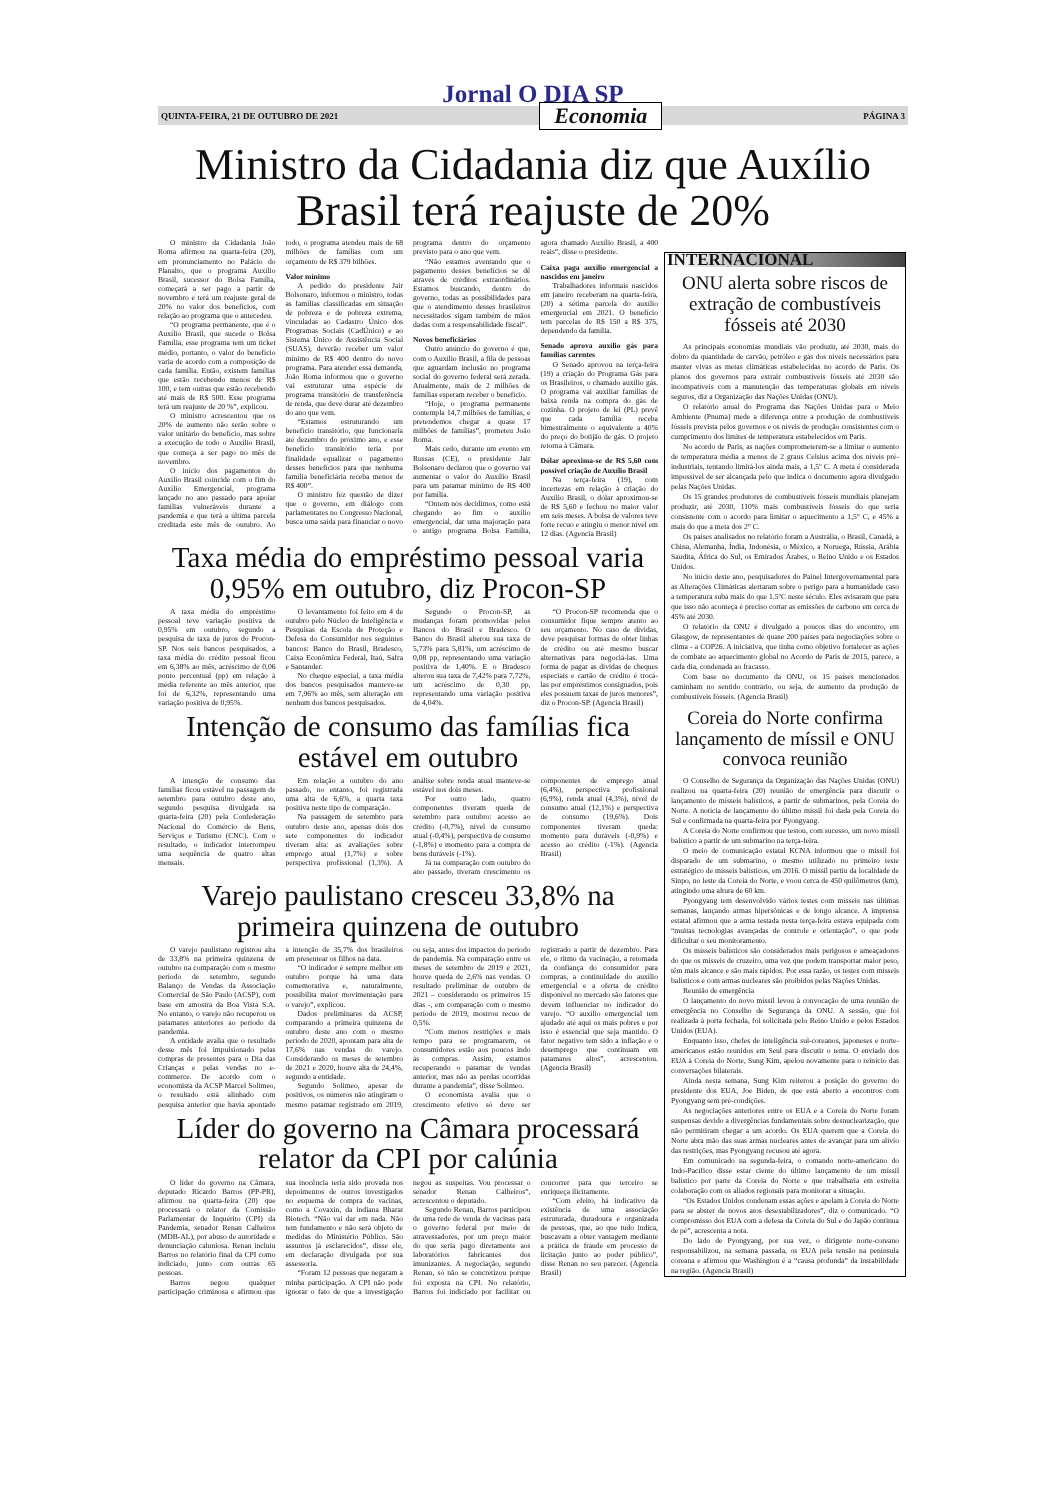Jornal O DIA SP
QUINTA-FEIRA, 21 DE OUTUBRO DE 2021 Economia PÁGINA 3
Ministro da Cidadania diz que Auxílio Brasil terá reajuste de 20%
O ministro da Cidadania João Roma afirmou na quarta-feira (20), em pronunciamento no Palácio do Planalto, que o programa Auxílio Brasil, sucessor do Bolsa Família, começará a ser pago a partir de novembro e terá um reajuste geral de 20% no valor dos benefícios, com relação ao programa que o antecedeu.
“O programa permanente, que é o Auxílio Brasil, que sucede o Bolsa Família, esse programa tem um ticket médio, portanto, o valor do benefício varia de acordo com a composição de cada família. Então, existem famílias que estão recebendo menos de R$ 100, e tem outras que estão recebendo até mais de R$ 500. Esse programa terá um reajuste de 20 %”, explicou.
O ministro acrescentou que os 20% de aumento não serão sobre o valor unitário do benefício, mas sobre a execução de todo o Auxílio Brasil, que começa a ser pago no mês de novembro.
O início dos pagamentos do Auxílio Brasil coincide com o fim do Auxílio Emergencial, programa lançado no ano passado para apoiar famílias vulneráveis durante a pandemia e que terá a última parcela creditada este mês de outubro. Ao todo, o programa atendeu mais de 68 milhões de famílias com um orçamento de R$ 379 bilhões.
Valor mínimo
A pedido do presidente Jair Bolsonaro, informou o ministro, todas as famílias classificadas em situação de pobreza e de pobreza extrema, vinculadas ao Cadastro Único dos Programas Sociais (CadÚnico) e ao Sistema Único de Assistência Social (SUAS), deverão receber um valor mínimo de R$ 400 dentro do novo programa. Para atender essa demanda, João Roma informou que o governo vai estruturar uma espécie de programa transitório de transferência de renda, que deve durar até dezembro do ano que vem.
“Estamos estruturando um benefício transitório, que funcionaria até dezembro do próximo ano, e esse benefício transitório teria por finalidade equalizar o pagamento desses benefícios para que nenhuma família beneficiária receba menos de R$ 400”.
O ministro fez questão de dizer que o governo, em diálogo com parlamentares no Congresso Nacional, busca uma saída para financiar o novo programa dentro do orçamento previsto para o ano que vem.
“Não estamos aventando que o pagamento desses benefícios se dê através de créditos extraordinários. Estamos buscando, dentro do governo, todas as possibilidades para que o atendimento desses brasileiros necessitados sigam também de mãos dadas com a responsabilidade fiscal”.
Novos beneficiários
Outro anúncio do governo é que, com o Auxílio Brasil, a fila de pessoas que aguardam inclusão no programa social do governo federal será zerada. Atualmente, mais de 2 milhões de famílias esperam receber o benefício.
“Hoje, o programa permanente contempla 14,7 milhões de famílias, e pretendemos chegar a quase 17 milhões de famílias”, prometeu João Roma.
Mais cedo, durante um evento em Russas (CE), o presidente Jair Bolsonaro declarou que o governo vai aumentar o valor do Auxílio Brasil para um patamar mínimo de R$ 400 por família.
“Ontem nós decidimos, como está chegando ao fim o auxílio emergencial, dar uma majoração para o antigo programa Bolsa Família, agora chamado Auxílio Brasil, a 400 reais”, disse o presidente.
Caixa paga auxílio emergencial a nascidos em janeiro
Trabalhadores informais nascidos em janeiro receberam na quarta-feira, (20) a sétima parcela do auxílio emergencial em 2021. O benefício tem parcelas de R$ 150 a R$ 375, dependendo da família.
Senado aprova auxílio gás para famílias carentes
O Senado aprovou na terça-feira (19) a criação do Programa Gás para os Brasileiros, o chamado auxílio gás. O programa vai auxiliar famílias de baixa renda na compra do gás de cozinha. O projeto de lei (PL) prevê que cada família receba bimestralmente o equivalente a 40% do preço do botijão de gás. O projeto retorna à Câmara.
Dólar aproxima-se de R$ 5,60 com possível criação de Auxílio Brasil
Na terça-feira (19), com incertezas em relação à criação do Auxílio Brasil, o dólar aproximou-se de R$ 5,60 e fechou no maior valor em seis meses. A bolsa de valores teve forte recuo e atingiu o menor nível em 12 dias. (Agencia Brasil)
Taxa média do empréstimo pessoal varia 0,95% em outubro, diz Procon-SP
A taxa média do empréstimo pessoal teve variação positiva de 0,95% em outubro, segundo a pesquisa de taxa de juros do Procon-SP. Nos seis bancos pesquisados, a taxa média do crédito pessoal ficou em 6,38% ao mês, acréscimo de 0,06 ponto percentual (pp) em relação à média referente ao mês anterior, que foi de 6,32%, representando uma variação positiva de 0,95%.
O levantamento foi feito em 4 de outubro pelo Núcleo de Inteligência e Pesquisas da Escola de Proteção e Defesa do Consumidor nos seguintes bancos: Banco do Brasil, Bradesco, Caixa Econômica Federal, Itaú, Safra e Santander.
No cheque especial, a taxa média dos bancos pesquisados manteve-se em 7,96% ao mês, sem alteração em nenhum dos bancos pesquisados.
Segundo o Procon-SP, as mudanças foram promovidas pelos Bancos do Brasil e Bradesco. O Banco do Brasil alterou sua taxa de 5,73% para 5,81%, um acréscimo de 0,08 pp, representando uma variação positiva de 1,40%. E o Bradesco alterou sua taxa de 7,42% para 7,72%, um acréscimo de 0,30 pp, representando uma variação positiva de 4,04%.
“O Procon-SP recomenda que o consumidor fique sempre atento ao seu orçamento. No caso de dívidas, deve pesquisar formas de obter linhas de crédito ou até mesmo buscar alternativas para negociá-las. Uma forma de pagar as dívidas de cheques especiais e cartão de crédito é trocá-las por empréstimos consignados, pois eles possuem taxas de juros menores”, diz o Procon-SP. (Agencia Brasil)
Intenção de consumo das famílias fica estável em outubro
A intenção de consumo das famílias ficou estável na passagem de setembro para outubro deste ano, segundo pesquisa divulgada na quarta-feira (20) pela Confederação Nacional do Comércio de Bens, Serviços e Turismo (CNC). Com o resultado, o indicador interrompeu uma sequência de quatro altas mensais.
Em relação a outubro do ano passado, no entanto, foi registrada uma alta de 6,6%, a quarta taxa positiva neste tipo de comparação.
Na passagem de setembro para outubro deste ano, apenas dois dos sete componentes do indicador tiveram alta: as avaliações sobre emprego atual (1,7%) e sobre perspectiva profissional (1,3%). A análise sobre renda atual manteve-se estável nos dois meses.
Por outro lado, quatro componentes tiveram queda de setembro para outubro: acesso ao crédito (-0,7%), nível de consumo atual (-0,4%), perspectiva de consumo (-1,8%) e momento para a compra de bens duráveis (-1%).
Já na comparação com outubro do ano passado, tiveram crescimento os componentes de emprego atual (6,4%), perspectiva profissional (6,9%), renda atual (4,3%), nível de consumo atual (12,1%) e perspectiva de consumo (19,6%). Dois componentes tiveram queda: momento para duráveis (-0,9%) e acesso ao crédito (-1%). (Agencia Brasil)
Varejo paulistano cresceu 33,8% na primeira quinzena de outubro
O varejo paulistano registrou alta de 33,8% na primeira quinzena de outubro na comparação com o mesmo período de setembro, segundo Balanço de Vendas da Associação Comercial de São Paulo (ACSP), com base em amostra da Boa Vista S.A. No entanto, o varejo não recuperou os patamares anteriores ao período da pandemia.
A entidade avalia que o resultado desse mês foi impulsionado pelas compras de presentes para o Dia das Crianças e pelas vendas no e-commerce. De acordo com o economista da ACSP Marcel Solimeo, o resultado está alinhado com pesquisa anterior que havia apontado a intenção de 35,7% dos brasileiros em presentear os filhos na data.
“O indicador é sempre melhor em outubro porque há uma data comemorativa e, naturalmente, possibilita maior movimentação para o varejo”, explicou.
Dados preliminares da ACSP, comparando a primeira quinzena de outubro deste ano com o mesmo período de 2020, apontam para alta de 17,6% nas vendas do varejo. Considerando os meses de setembro de 2021 e 2020, houve alta de 24,4%, segundo a entidade.
Segundo Solimeo, apesar de positivos, os números não atingiram o mesmo patamar registrado em 2019, ou seja, antes dos impactos do período de pandemia. Na comparação entre os meses de setembro de 2019 e 2021, houve queda de 2,6% nas vendas. O resultado preliminar de outubro de 2021 – considerando os primeiros 15 dias -, em comparação com o mesmo período de 2019, mostrou recuo de 0,5%.
“Com menos restrições e mais tempo para se programarem, os consumidores estão aos poucos indo às compras. Assim, estamos recuperando o patamar de vendas anterior, mas não as perdas ocorridas durante a pandemia”, disse Solimeo.
O economista avalia que o crescimento efetivo só deve ser registrado a partir de dezembro. Para ele, o ritmo da vacinação, a retomada da confiança do consumidor para compras, a continuidade do auxílio emergencial e a oferta de crédito disponível no mercado são fatores que devem influenciar no indicador do varejo. “O auxílio emergencial tem ajudado até aqui os mais pobres e por isso é essencial que seja mantido. O fator negativo tem sido a inflação e o desemprego que continuam em patamares altos”, acrescentou. (Agencia Brasil)
Líder do governo na Câmara processará relator da CPI por calúnia
O líder do governo na Câmara, deputado Ricardo Barros (PP-PR), afirmou na quarta-feira (20) que processará o relator da Comissão Parlamentar de Inquérito (CPI) da Pandemia, senador Renan Calheiros (MDB-AL), por abuso de autoridade e denunciação caluniosa. Renan incluiu Barros no relatório final da CPI como indiciado, junto com outras 65 pessoas.
Barros negou qualquer participação criminosa e afirmou que sua inocência teria sido provada nos depoimentos de outros investigados no esquema de compra de vacinas, como a Covaxin, da indiana Bharat Biotech. “Não vai dar em nada. Não tem fundamento e não será objeto de medidas do Ministério Público. São assuntos já esclarecidos”, disse ele, em declaração divulgada por sua assessoria.
“Foram 12 pessoas que negaram a minha participação. A CPI não pode ignorar o fato de que a investigação negou as suspeitas. Vou processar o senador Renan Calheiros”, acrescentou o deputado.
Segundo Renan, Barros participou de uma rede de venda de vacinas para o governo federal por meio de atravessadores, por um preço maior do que seria pago diretamente aos laboratórios fabricantes dos imunizantes. A negociação, segundo Renan, só não se concretizou porque foi exposta na CPI. No relatório, Barros foi indiciado por facilitar ou concorrer para que terceiro se enriqueça ilicitamente.
“Com efeito, há indicativo da existência de uma associação estruturada, duradoura e organizada de pessoas, que, ao que tudo indica, buscavam a obter vantagem mediante a prática de fraude em processo de licitação junto ao poder público”, disse Renan no seu parecer. (Agencia Brasil)
INTERNACIONAL
ONU alerta sobre riscos de extração de combustíveis fósseis até 2030
As principais economias mundiais vão produzir, até 2030, mais do dobro da quantidade de carvão, petróleo e gás dos níveis necessários para manter vivas as metas climáticas estabelecidas no acordo de Paris. Os planos dos governos para extrair combustíveis fósseis até 2030 são incompatíveis com a manutenção das temperaturas globais em níveis seguros, diz a Organização das Nações Unidas (ONU).
O relatório anual do Programa das Nações Unidas para o Meio Ambiente (Pnuma) mede a diferença entre a produção de combustíveis fósseis prevista pelos governos e os níveis de produção consistentes com o cumprimento dos limites de temperatura estabelecidos em Paris.
No acordo de Paris, as nações comprometerem-se a limitar o aumento de temperatura média a menos de 2 graus Celsius acima dos níveis pré-industriais, tentando limitá-los ainda mais, a 1,5º C. A meta é considerada impossível de ser alcançada pelo que indica o documento agora divulgado pelas Nações Unidas.
Os 15 grandes produtores de combustíveis fósseis mundiais planejam produzir, até 2030, 110% mais combustíveis fósseis do que seria consistente com o acordo para limitar o aquecimento a 1,5° C, e 45% a mais do que a meta dos 2° C.
Os países analisados no relatório foram a Austrália, o Brasil, Canadá, a China, Alemanha, Índia, Indonésia, o México, a Noruega, Rússia, Arábia Saudita, África do Sul, os Emirados Árabes, o Reino Unido e os Estados Unidos.
No início deste ano, pesquisadores do Painel Intergovernamental para as Alterações Climáticas alertaram sobre o perigo para a humanidade caso a temperatura suba mais do que 1.5ºC neste século. Eles avisaram que para que isso não aconteça é preciso cortar as emissões de carbono em cerca de 45% até 2030.
O relatório da ONU é divulgado a poucos dias do encontro, em Glasgow, de representantes de quase 200 países para negociações sobre o clima - a COP26. A iniciativa, que tinha como objetivo fortalecer as ações de combate ao aquecimento global no Acordo de Paris de 2015, parece, a cada dia, condenada ao fracasso.
Com base no documento da ONU, os 15 países mencionados caminham no sentido contrário, ou seja, de aumento da produção de combustíveis fósseis. (Agencia Brasil)
Coreia do Norte confirma lançamento de míssil e ONU convoca reunião
O Conselho de Segurança da Organização das Nações Unidas (ONU) realizou na quarta-feira (20) reunião de emergência para discutir o lançamento de mísseis balísticos, a partir de submarinos, pela Coreia do Norte. A notícia de lançamento do último míssil foi dada pela Coreia do Sul e confirmada na quarta-feira por Pyongyang.
A Coreia do Norte confirmou que testou, com sucesso, um novo míssil balístico a partir de um submarino na terça-feira.
O meio de comunicação estatal KCNA informou que o míssil foi disparado de um submarino, o mesmo utilizado no primeiro teste estratégico de mísseis balísticos, em 2016. O míssil partiu da localidade de Sinpo, no leste da Coreia do Norte, e voou cerca de 450 quilômetros (km), atingindo uma altura de 60 km.
Pyongyang tem desenvolvido vários testes com mísseis nas últimas semanas, lançando armas hipersônicas e de longo alcance. A imprensa estatal afirmou que a arma testada nesta terça-feira estava equipada com “muitas tecnologias avançadas de controle e orientação”, o que pode dificultar o seu monitoramento.
Os mísseis balísticos são considerados mais perigosos e ameaçadores do que os misseis de cruzeiro, uma vez que podem transportar maior peso, têm mais alcance e são mais rápidos. Por essa razão, os testes com mísseis balísticos e com armas nucleares são proibidos pelas Nações Unidas.
Reunião de emergência
O lançamento do novo míssil levou à convocação de uma reunião de emergência no Conselho de Segurança da ONU. A sessão, que foi realizada à porta fechada, foi solicitada pelo Reino Unido e pelos Estados Unidos (EUA).
Enquanto isso, chefes de inteligência sul-coreanos, japoneses e norte-americanos estão reunidos em Seul para discutir o tema. O enviado dos EUA à Coreia do Norte, Sung Kim, apelou novamente para o reinício das conversações bilaterais.
Ainda nesta semana, Sung Kim reiterou a posição do governo do presidente dos EUA, Joe Biden, de que está aberto a encontros com Pyongyang sem pré-condições.
As negociações anteriores entre os EUA e a Coreia do Norte foram suspensas devido a divergências fundamentais sobre desnuclearização, que não permitiram chegar a um acordo. Os EUA querem que a Coreia do Norte abra mão das suas armas nucleares antes de avançar para um alívio das restrições, mas Pyongyang recusou até agora.
Em comunicado na segunda-feira, o comando norte-americano do Indo-Pacífico disse estar ciente do último lançamento de um míssil balístico por parte da Coreia do Norte e que trabalharia em estreita colaboração com os aliados regionais para monitorar a situação.
“Os Estados Unidos condenam essas ações e apelam à Coreia do Norte para se abster de novos atos desestabilizadores”, diz o comunicado. “O compromisso dos EUA com a defesa da Coreia do Sul e do Japão continua de pé”, acrescenta a nota.
Do lado de Pyongyang, por sua vez, o dirigente norte-coreano responsabilizou, na semana passada, os EUA pela tensão na península coreana e afirmou que Washington é a “causa profunda” da instabilidade na região. (Agencia Brasil)